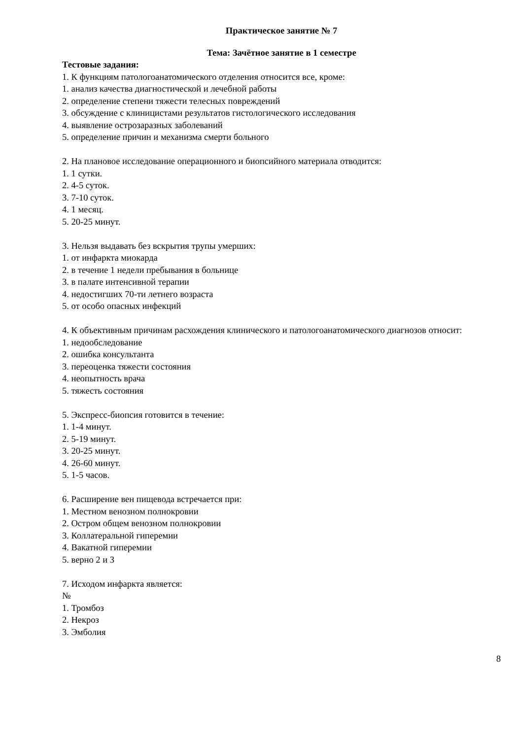Практическое занятие № 7
Тема: Зачётное занятие в 1 семестре
Тестовые задания:
1. К функциям патологоанатомического отделения относится все, кроме:
1. анализ качества диагностической и лечебной работы
2. определение степени тяжести телесных повреждений
3. обсуждение с клиницистами результатов гистологического исследования
4. выявление острозаразных заболеваний
5. определение причин и механизма смерти больного
2. На плановое исследование операционного и биопсийного материала отводится:
1. 1 сутки.
2. 4-5 суток.
3. 7-10 суток.
4. 1 месяц.
5. 20-25 минут.
3. Нельзя выдавать без вскрытия трупы умерших:
1. от инфаркта миокарда
2. в течение 1 недели пребывания в больнице
3. в палате интенсивной терапии
4. недостигших 70-ти летнего возраста
5. от особо опасных инфекций
4. К объективным причинам расхождения клинического и патологоанатомического диагнозов относит:
1. недообследование
2. ошибка консультанта
3. переоценка тяжести состояния
4. неопытность врача
5. тяжесть состояния
5. Экспресс-биопсия готовится в течение:
1. 1-4 минут.
2. 5-19 минут.
3. 20-25 минут.
4. 26-60 минут.
5. 1-5 часов.
6. Расширение вен пищевода встречается при:
1. Местном венозном полнокровии
2. Остром общем венозном полнокровии
3. Коллатеральной гиперемии
4. Вакатной гиперемии
5. верно 2 и 3
7. Исходом инфаркта является:
№
1. Тромбоз
2. Некроз
3. Эмболия
8